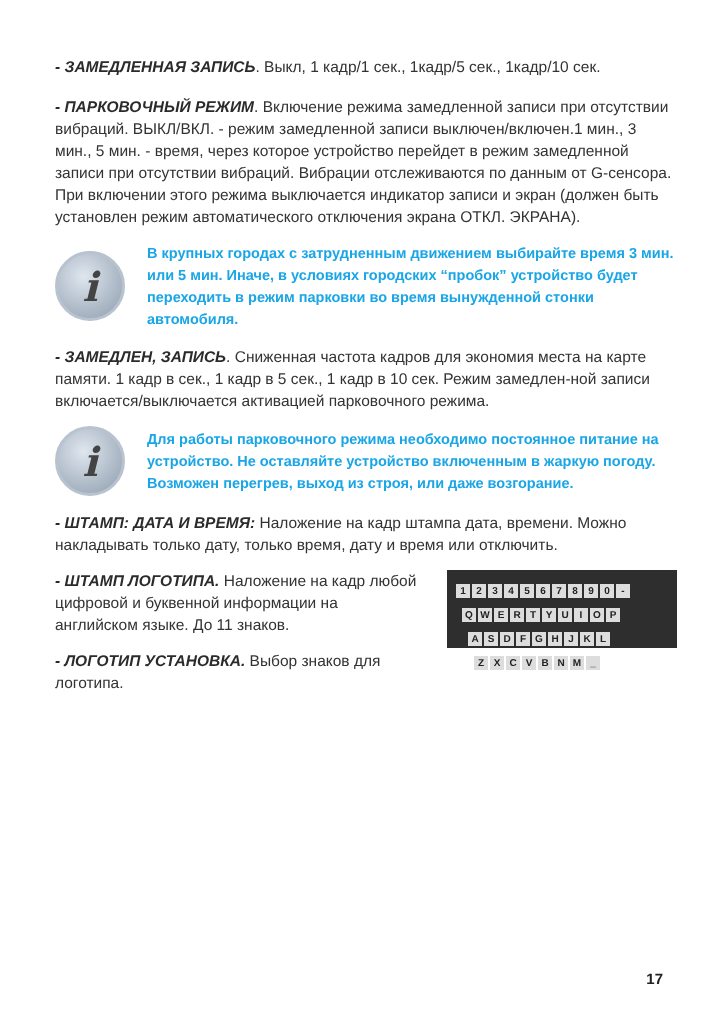- ЗАМЕДЛЕННАЯ ЗАПИСЬ. Выкл, 1 кадр/1 сек., 1кадр/5 сек., 1кадр/10 сек.
- ПАРКОВОЧНЫЙ РЕЖИМ. Включение режима замедленной записи при отсутствии вибраций. ВЫКЛ/ВКЛ. - режим замедленной записи выключен/включен.1 мин., 3 мин., 5 мин. - время, через которое устройство перейдет в режим замедленной записи при отсутствии вибраций. Вибрации отслеживаются по данным от G-сенсора. При включении этого режима выключается индикатор записи и экран (должен быть установлен режим автоматического отключения экрана ОТКЛ. ЭКРАНА).
i
В крупных городах с затрудненным движением выбирайте время 3 мин. или 5 мин. Иначе, в условиях городских “пробок” устройство будет переходить в режим парковки во время вынужденной стонки автомобиля.
- ЗАМЕДЛЕН, ЗАПИСЬ. Сниженная частота кадров для экономия места на карте памяти. 1 кадр в сек., 1 кадр в 5 сек., 1 кадр в 10 сек. Режим замедлен-ной записи включается/выключается активацией парковочного режима.
i
Для работы парковочного режима необходимо постоянное питание на устройство. Не оставляйте устройство включенным в жаркую погоду. Возможен перегрев, выход из строя, или даже возгорание.
- ШТАМП: ДАТА И ВРЕМЯ: Наложение на кадр штампа дата, времени. Можно накладывать только дату, только время, дату и время или отключить.
- ШТАМП ЛОГОТИПА. Наложение на кадр любой цифровой и буквенной информации на английском языке. До 11 знаков.
- ЛОГОТИП УСТАНОВКА. Выбор знаков для логотипа.
1234567890 -
QWERTYUIOP
ASDFGHJKL
ZXCVBNM _
17